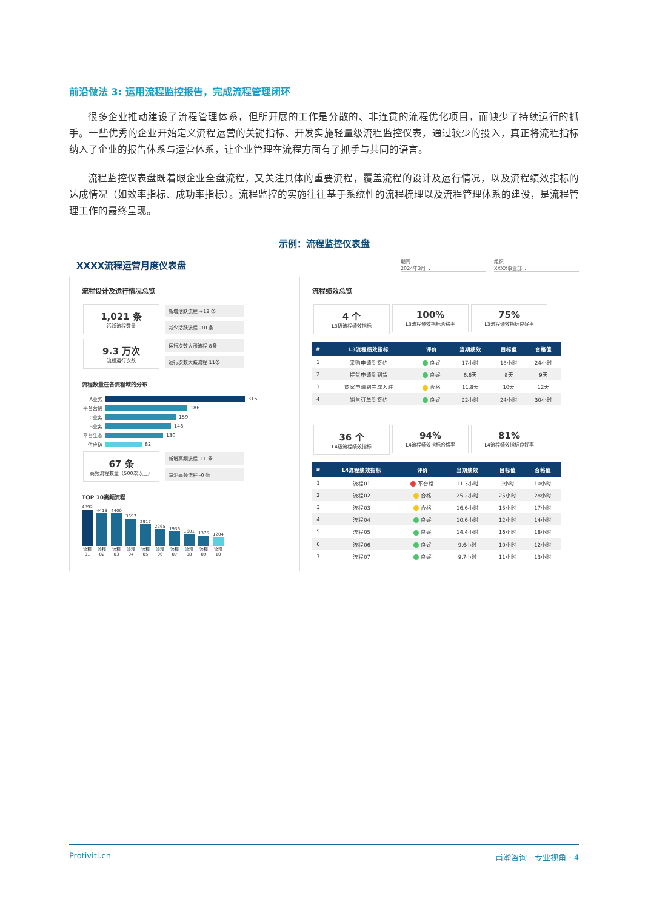前沿做法 3: 运用流程监控报告，完成流程管理闭环
很多企业推动建设了流程管理体系，但所开展的工作是分散的、非连贯的流程优化项目，而缺少了持续运行的抓手。一些优秀的企业开始定义流程运营的关键指标、开发实施轻量级流程监控仪表，通过较少的投入，真正将流程指标纳入了企业的报告体系与运营体系，让企业管理在流程方面有了抓手与共同的语言。
流程监控仪表盘既着眼企业全盘流程，又关注具体的重要流程，覆盖流程的设计及运行情况，以及流程绩效指标的达成情况（如效率指标、成功率指标）。流程监控的实施往往基于系统性的流程梳理以及流程管理体系的建设，是流程管理工作的最终呈现。
示例：流程监控仪表盘
XXXX流程运营月度仪表盘
期间
2024年3月 ⌄
组织
XXXX事业部 ⌄
流程设计及运行情况总览
1,021 条 活跃流程数量
新增活跃流程 +12 条
减少活跃流程 -10 条
9.3 万次 流程运行次数
运行次数大涨流程 8条
运行次数大跌流程 11条
流程数量在各流程域的分布
A业务 316
平台营销 186
C业务 159
B业务 148
平台生态 130
供应链 82
67 条 高频流程数量（500次以上）
新增高频流程 +1 条
减少高频流程 -0 条
TOP 10高频流程
4892 流程01
4418 流程02
4400 流程03
3697 流程04
2917 流程05
2265 流程06
1936 流程07
1601 流程08
1375 流程09
1204 流程10
流程绩效总览
4 个 L3级流程绩效指标
100% L3流程绩效指标合格率
75% L3流程绩效指标良好率
| # | L3流程绩效指标 | 评价 | 当期绩效 | 目标值 | 合格值 |
| --- | --- | --- | --- | --- | --- |
| 1 | 采购申请到签约 | 良好 | 17小时 | 18小时 | 24小时 |
| 2 | 提货申请到到货 | 良好 | 6.6天 | 8天 | 9天 |
| 3 | 商家申请到完成入驻 | 合格 | 11.8天 | 10天 | 12天 |
| 4 | 销售订单到签约 | 良好 | 22小时 | 24小时 | 30小时 |
36 个 L4级流程绩效指标
94% L4流程绩效指标合格率
81% L4流程绩效指标良好率
| # | L4流程绩效指标 | 评价 | 当期绩效 | 目标值 | 合格值 |
| --- | --- | --- | --- | --- | --- |
| 1 | 流程01 | 不合格 | 11.3小时 | 9小时 | 10小时 |
| 2 | 流程02 | 合格 | 25.2小时 | 25小时 | 28小时 |
| 3 | 流程03 | 合格 | 16.6小时 | 15小时 | 17小时 |
| 4 | 流程04 | 良好 | 10.6小时 | 12小时 | 14小时 |
| 5 | 流程05 | 良好 | 14.4小时 | 16小时 | 18小时 |
| 6 | 流程06 | 良好 | 9.6小时 | 10小时 | 12小时 |
| 7 | 流程07 | 良好 | 9.7小时 | 11小时 | 13小时 |
Protiviti.cn 甫瀚咨询 - 专业视角 · 4